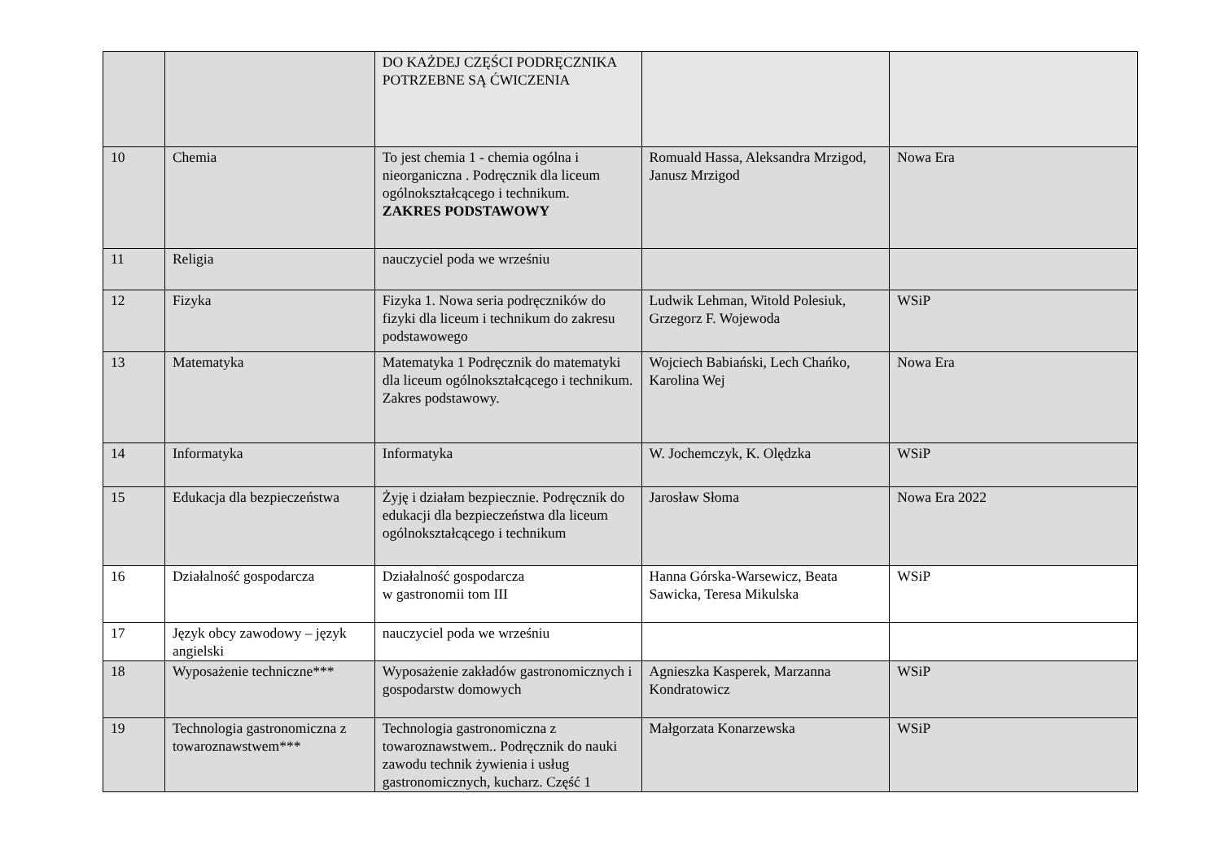| | | DO KAŻDEJ CZĘŚCI PODRĘCZNIKA POTRZEBNE SĄ ĆWICZENIA | | |
| 10 | Chemia | To jest chemia 1 - chemia ogólna i nieorganiczna . Podręcznik dla liceum ogólnokształcącego i technikum. ZAKRES PODSTAWOWY | Romuald Hassa, Aleksandra Mrzigod, Janusz Mrzigod | Nowa Era |
| 11 | Religia | nauczyciel poda we wrześniu | | |
| 12 | Fizyka | Fizyka 1. Nowa seria podręczników do fizyki dla liceum i technikum do zakresu podstawowego | Ludwik Lehman, Witold Polesiuk, Grzegorz F. Wojewoda | WSiP |
| 13 | Matematyka | Matematyka 1 Podręcznik do matematyki dla liceum ogólnokształcącego i technikum. Zakres podstawowy. | Wojciech Babiański, Lech Chańko, Karolina Wej | Nowa Era |
| 14 | Informatyka | Informatyka | W. Jochemczyk, K. Olędzka | WSiP |
| 15 | Edukacja dla bezpieczeństwa | Żyję i działam bezpiecznie. Podręcznik do edukacji dla bezpieczeństwa dla liceum ogólnokształcącego i technikum | Jarosław Słoma | Nowa Era 2022 |
| 16 | Działalność gospodarcza | Działalność gospodarcza w gastronomii tom III | Hanna Górska-Warsewicz, Beata Sawicka, Teresa Mikulska | WSiP |
| 17 | Język obcy zawodowy – język angielski | nauczyciel poda we wrześniu | | |
| 18 | Wyposażenie techniczne*** | Wyposażenie zakładów gastronomicznych i gospodarstw domowych | Agnieszka Kasperek, Marzanna Kondratowicz | WSiP |
| 19 | Technologia gastronomiczna z towaroznawstwem*** | Technologia gastronomiczna z towaroznawstwem.. Podręcznik do nauki zawodu technik żywienia i usług gastronomicznych, kucharz. Część 1 | Małgorzata Konarzewska | WSiP |